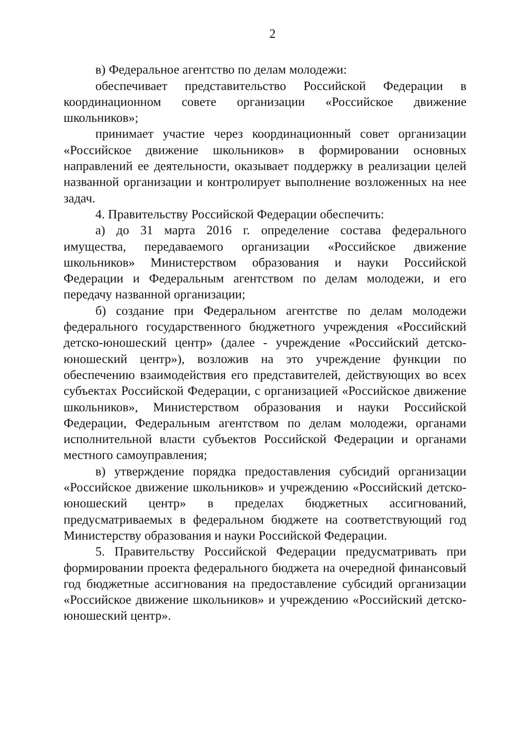2
в) Федеральное агентство по делам молодежи:
обеспечивает представительство Российской Федерации в координационном совете организации «Российское движение школьников»;
принимает участие через координационный совет организации «Российское движение школьников» в формировании основных направлений ее деятельности, оказывает поддержку в реализации целей названной организации и контролирует выполнение возложенных на нее задач.
4. Правительству Российской Федерации обеспечить:
а) до 31 марта 2016 г. определение состава федерального имущества, передаваемого организации «Российское движение школьников» Министерством образования и науки Российской Федерации и Федеральным агентством по делам молодежи, и его передачу названной организации;
б) создание при Федеральном агентстве по делам молодежи федерального государственного бюджетного учреждения «Российский детско-юношеский центр» (далее - учреждение «Российский детско-юношеский центр»), возложив на это учреждение функции по обеспечению взаимодействия его представителей, действующих во всех субъектах Российской Федерации, с организацией «Российское движение школьников», Министерством образования и науки Российской Федерации, Федеральным агентством по делам молодежи, органами исполнительной власти субъектов Российской Федерации и органами местного самоуправления;
в) утверждение порядка предоставления субсидий организации «Российское движение школьников» и учреждению «Российский детско-юношеский центр» в пределах бюджетных ассигнований, предусматриваемых в федеральном бюджете на соответствующий год Министерству образования и науки Российской Федерации.
5. Правительству Российской Федерации предусматривать при формировании проекта федерального бюджета на очередной финансовый год бюджетные ассигнования на предоставление субсидий организации «Российское движение школьников» и учреждению «Российский детско-юношеский центр».